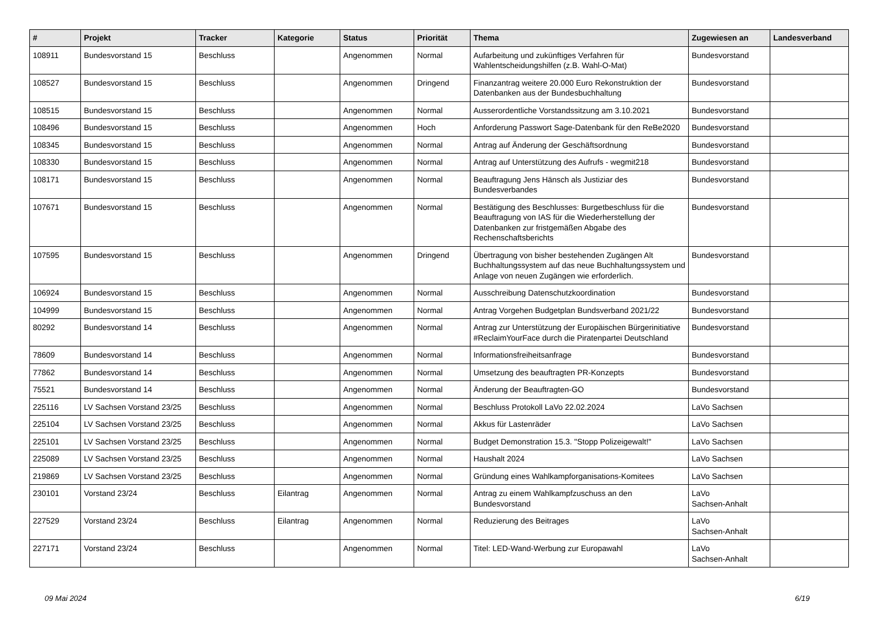| # | Projekt | Tracker | Kategorie | Status | Priorität | Thema | Zugewiesen an | Landesverband |
| --- | --- | --- | --- | --- | --- | --- | --- | --- |
| 108911 | Bundesvorstand 15 | Beschluss | | Angenommen | Normal | Aufarbeitung und zukünftiges Verfahren für Wahlentscheidungshilfen (z.B. Wahl-O-Mat) | Bundesvorstand | |
| 108527 | Bundesvorstand 15 | Beschluss | | Angenommen | Dringend | Finanzantrag weitere 20.000 Euro Rekonstruktion der Datenbanken aus der Bundesbuchhaltung | Bundesvorstand | |
| 108515 | Bundesvorstand 15 | Beschluss | | Angenommen | Normal | Ausserordentliche Vorstandssitzung am 3.10.2021 | Bundesvorstand | |
| 108496 | Bundesvorstand 15 | Beschluss | | Angenommen | Hoch | Anforderung Passwort Sage-Datenbank für den ReBe2020 | Bundesvorstand | |
| 108345 | Bundesvorstand 15 | Beschluss | | Angenommen | Normal | Antrag auf Änderung der Geschäftsordnung | Bundesvorstand | |
| 108330 | Bundesvorstand 15 | Beschluss | | Angenommen | Normal | Antrag auf Unterstützung des Aufrufs - wegmit218 | Bundesvorstand | |
| 108171 | Bundesvorstand 15 | Beschluss | | Angenommen | Normal | Beauftragung Jens Hänsch als Justiziar des Bundesverbandes | Bundesvorstand | |
| 107671 | Bundesvorstand 15 | Beschluss | | Angenommen | Normal | Bestätigung des Beschlusses: Burgetbeschluss für die Beauftragung von IAS für die Wiederherstellung der Datenbanken zur fristgemäßen Abgabe des Rechenschaftsberichts | Bundesvorstand | |
| 107595 | Bundesvorstand 15 | Beschluss | | Angenommen | Dringend | Übertragung von bisher bestehenden Zugängen Alt Buchhaltungssystem auf das neue Buchhaltungssystem und Anlage von neuen Zugängen wie erforderlich. | Bundesvorstand | |
| 106924 | Bundesvorstand 15 | Beschluss | | Angenommen | Normal | Ausschreibung Datenschutzkoordination | Bundesvorstand | |
| 104999 | Bundesvorstand 15 | Beschluss | | Angenommen | Normal | Antrag Vorgehen Budgetplan Bundsverband 2021/22 | Bundesvorstand | |
| 80292 | Bundesvorstand 14 | Beschluss | | Angenommen | Normal | Antrag zur Unterstützung der Europäischen Bürgerinitiative #ReclaimYourFace durch die Piratenpartei Deutschland | Bundesvorstand | |
| 78609 | Bundesvorstand 14 | Beschluss | | Angenommen | Normal | Informationsfreiheitsanfrage | Bundesvorstand | |
| 77862 | Bundesvorstand 14 | Beschluss | | Angenommen | Normal | Umsetzung des beauftragten PR-Konzepts | Bundesvorstand | |
| 75521 | Bundesvorstand 14 | Beschluss | | Angenommen | Normal | Änderung der Beauftragten-GO | Bundesvorstand | |
| 225116 | LV Sachsen Vorstand 23/25 | Beschluss | | Angenommen | Normal | Beschluss Protokoll LaVo 22.02.2024 | LaVo Sachsen | |
| 225104 | LV Sachsen Vorstand 23/25 | Beschluss | | Angenommen | Normal | Akkus für Lastenräder | LaVo Sachsen | |
| 225101 | LV Sachsen Vorstand 23/25 | Beschluss | | Angenommen | Normal | Budget Demonstration 15.3. "Stopp Polizeigewalt!" | LaVo Sachsen | |
| 225089 | LV Sachsen Vorstand 23/25 | Beschluss | | Angenommen | Normal | Haushalt 2024 | LaVo Sachsen | |
| 219869 | LV Sachsen Vorstand 23/25 | Beschluss | | Angenommen | Normal | Gründung eines Wahlkampforganisations-Komitees | LaVo Sachsen | |
| 230101 | Vorstand 23/24 | Beschluss | Eilantrag | Angenommen | Normal | Antrag zu einem Wahlkampfzuschuss an den Bundesvorstand | LaVo Sachsen-Anhalt | |
| 227529 | Vorstand 23/24 | Beschluss | Eilantrag | Angenommen | Normal | Reduzierung des Beitrages | LaVo Sachsen-Anhalt | |
| 227171 | Vorstand 23/24 | Beschluss | | Angenommen | Normal | Titel: LED-Wand-Werbung zur Europawahl | LaVo Sachsen-Anhalt | |
09 Mai 2024 6/19